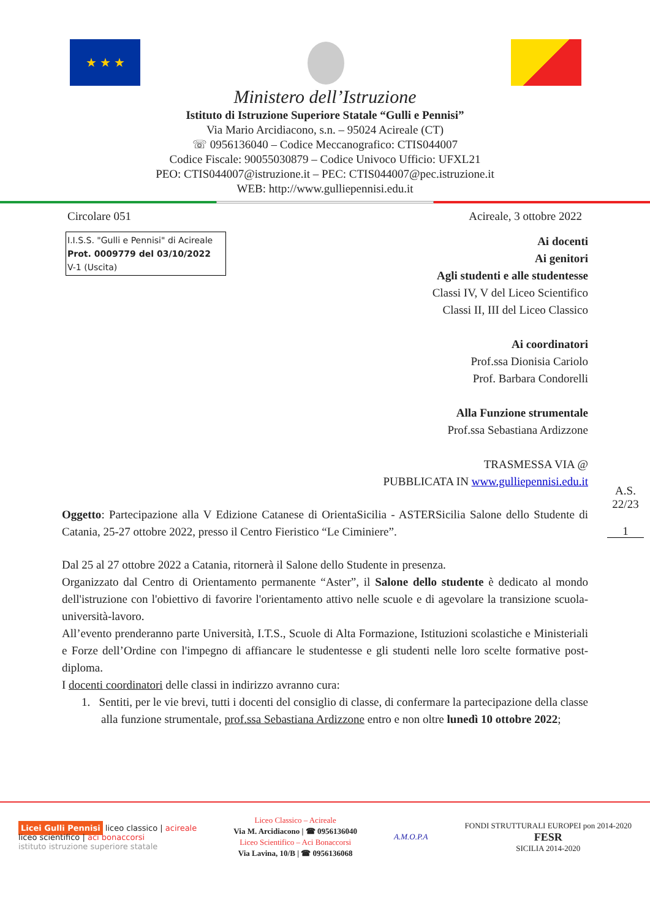★ ★ ★
Ministero dell’Istruzione
Istituto di Istruzione Superiore Statale “Gulli e Pennisi”
Via Mario Arcidiacono, s.n. – 95024 Acireale (CT)
☏ 0956136040 – Codice Meccanografico: CTIS044007
Codice Fiscale: 90055030879 – Codice Univoco Ufficio: UFXL21
PEO: CTIS044007@istruzione.it – PEC: CTIS044007@pec.istruzione.it
WEB: http://www.gulliepennisi.edu.it
Circolare 051 Acireale, 3 ottobre 2022
I.I.S.S. "Gulli e Pennisi" di Acireale
Prot. 0009779 del 03/10/2022
V-1 (Uscita)
Ai docenti
Ai genitori
Agli studenti e alle studentesse
Classi IV, V del Liceo Scientifico
Classi II, III del Liceo Classico
Ai coordinatori
Prof.ssa Dionisia Cariolo
Prof. Barbara Condorelli
Alla Funzione strumentale
Prof.ssa Sebastiana Ardizzone
TRASMESSA VIA @
PUBBLICATA IN www.gulliepennisi.edu.it
A.S.
22/23
1
Oggetto: Partecipazione alla V Edizione Catanese di OrientaSicilia - ASTERSicilia Salone dello Studente di Catania, 25-27 ottobre 2022, presso il Centro Fieristico “Le Ciminiere”.
Dal 25 al 27 ottobre 2022 a Catania, ritornerà il Salone dello Studente in presenza.
Organizzato dal Centro di Orientamento permanente “Aster”, il Salone dello studente è dedicato al mondo dell'istruzione con l'obiettivo di favorire l'orientamento attivo nelle scuole e di agevolare la transizione scuola-università-lavoro.
All’evento prenderanno parte Università, I.T.S., Scuole di Alta Formazione, Istituzioni scolastiche e Ministeriali e Forze dell’Ordine con l'impegno di affiancare le studentesse e gli studenti nelle loro scelte formative post-diploma.
I docenti coordinatori delle classi in indirizzo avranno cura:
1. Sentiti, per le vie brevi, tutti i docenti del consiglio di classe, di confermare la partecipazione della classe alla funzione strumentale, prof.ssa Sebastiana Ardizzone entro e non oltre lunedì 10 ottobre 2022;
Licei Gulli Pennisi liceo classico | acireale
liceo scientifico | aci bonaccorsi
istituto istruzione superiore statale
Liceo Classico – Acireale
Via M. Arcidiacono | ☎ 0956136040
Liceo Scientifico – Aci Bonaccorsi
Via Lavina, 10/B | ☎ 0956136068
A.M.O.P.A
FONDI STRUTTURALI EUROPEI pon 2014-2020
FESR
SICILIA 2014-2020